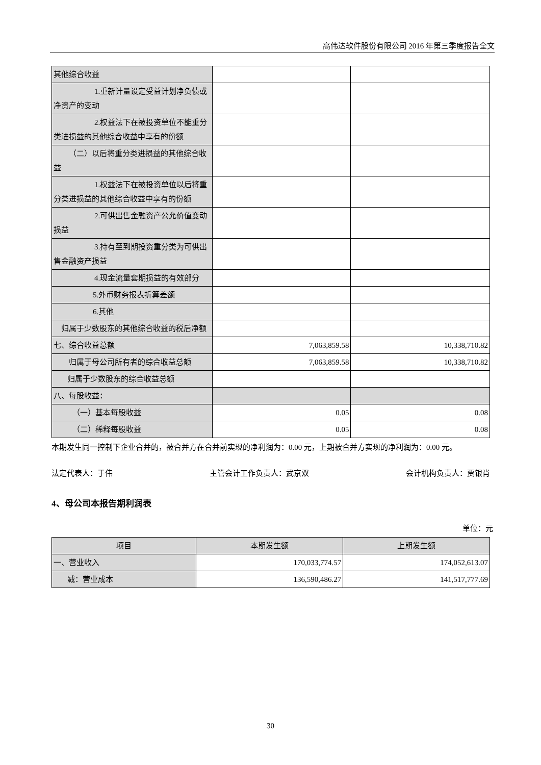高伟达软件股份有限公司 2016 年第三季度报告全文
| 其他综合收益 | | |
| 1.重新计量设定受益计划 净负债或净资产的变动 | | |
| 2.权益法下在被投资单位 不能重分类进损益的其他综合收益中享有的份额 | | |
| （二）以后将重分类进损益的其 他综合收益 | | |
| 1.权益法下在被投资单位 以后将重分类进损益的其他综合收益中享有的份额 | | |
| 2.可供出售金融资产公允 价值变动损益 | | |
| 3.持有至到期投资重分类 为可供出售金融资产损益 | | |
| 4.现金流量套期损益的有 效部分 | | |
| 5.外币财务报表折算差额 | | |
| 6.其他 | | |
| 归属于少数股东的其他综合收益的 税后净额 | | |
| 七、综合收益总额 | 7,063,859.58 | 10,338,710.82 |
| 归属于母公司所有者的综合收益 总额 | 7,063,859.58 | 10,338,710.82 |
| 归属于少数股东的综合收益总额 | | |
| 八、每股收益： | | |
| （一）基本每股收益 | 0.05 | 0.08 |
| （二）稀释每股收益 | 0.05 | 0.08 |
本期发生同一控制下企业合并的，被合并方在合并前实现的净利润为：0.00 元，上期被合并方实现的净利润为：0.00 元。
法定代表人：于伟 主管会计工作负责人：武京双 会计机构负责人：贾银肖
4、母公司本报告期利润表
单位：元
| 项目 | 本期发生额 | 上期发生额 |
| --- | --- | --- |
| 一、营业收入 | 170,033,774.57 | 174,052,613.07 |
| 减：营业成本 | 136,590,486.27 | 141,517,777.69 |
30